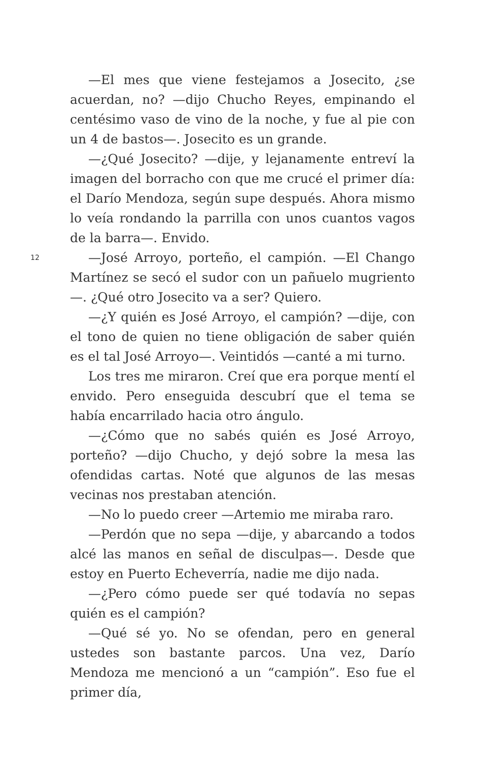—El mes que viene festejamos a Josecito, ¿se acuerdan, no? —dijo Chucho Reyes, empinando el centésimo vaso de vino de la noche, y fue al pie con un 4 de bastos—. Josecito es un grande.
—¿Qué Josecito? —dije, y lejanamente entreví la imagen del borracho con que me crucé el primer día: el Darío Mendoza, según supe después. Ahora mismo lo veía rondando la parrilla con unos cuantos vagos de la barra—. Envido.
—José Arroyo, porteño, el campión. —El Chango Martínez se secó el sudor con un pañuelo mugriento—. ¿Qué otro Josecito va a ser? Quiero.
—¿Y quién es José Arroyo, el campión? —dije, con el tono de quien no tiene obligación de saber quién es el tal José Arroyo—. Veintidós —canté a mi turno.
Los tres me miraron. Creí que era porque mentí el envido. Pero enseguida descubrí que el tema se había encarrilado hacia otro ángulo.
—¿Cómo que no sabés quién es José Arroyo, porteño? —dijo Chucho, y dejó sobre la mesa las ofendidas cartas. Noté que algunos de las mesas vecinas nos prestaban atención.
—No lo puedo creer —Artemio me miraba raro.
—Perdón que no sepa —dije, y abarcando a todos alcé las manos en señal de disculpas—. Desde que estoy en Puerto Echeverría, nadie me dijo nada.
—¿Pero cómo puede ser qué todavía no sepas quién es el campión?
—Qué sé yo. No se ofendan, pero en general ustedes son bastante parcos. Una vez, Darío Mendoza me mencionó a un “campión”. Eso fue el primer día,
12